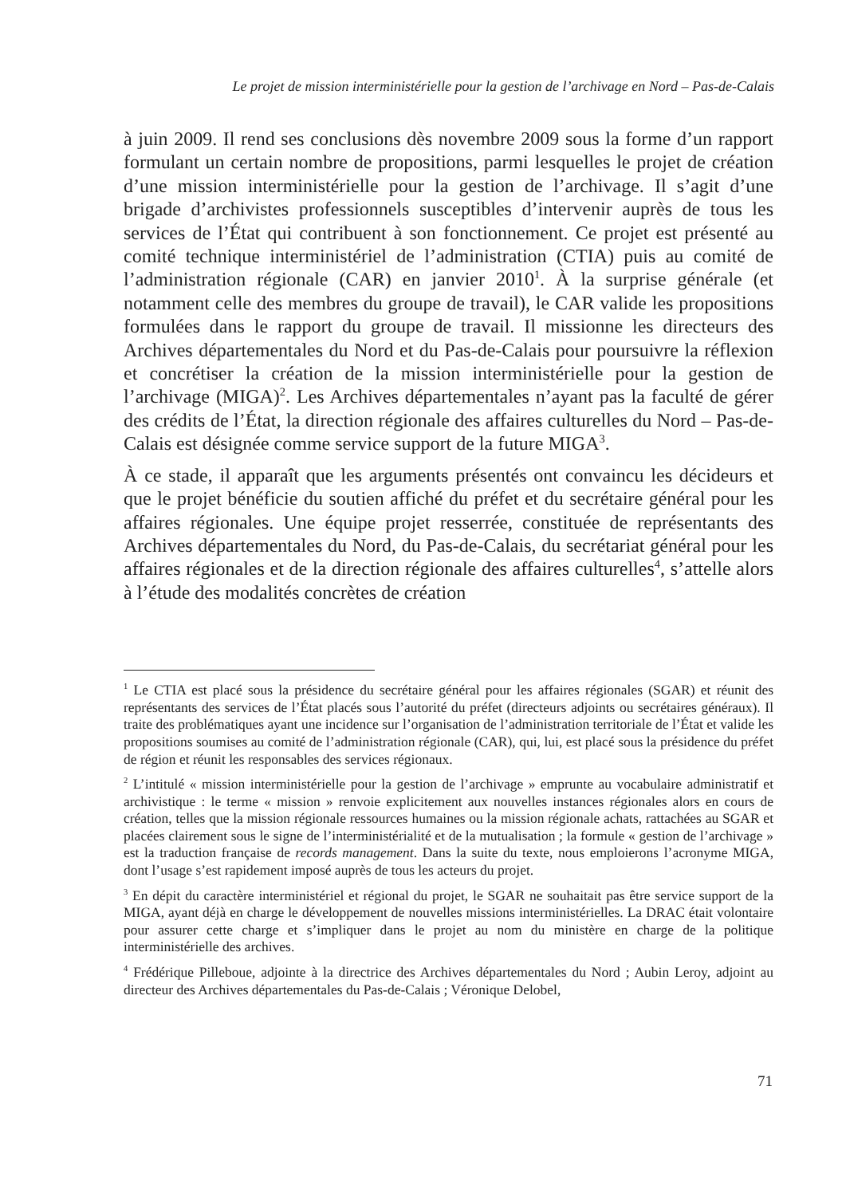Le projet de mission interministérielle pour la gestion de l’archivage en Nord – Pas-de-Calais
à juin 2009. Il rend ses conclusions dès novembre 2009 sous la forme d’un rapport formulant un certain nombre de propositions, parmi lesquelles le projet de création d’une mission interministérielle pour la gestion de l’archivage. Il s’agit d’une brigade d’archivistes professionnels susceptibles d’intervenir auprès de tous les services de l’État qui contribuent à son fonctionnement. Ce projet est présenté au comité technique interministériel de l’administration (CTIA) puis au comité de l’administration régionale (CAR) en janvier 2010<sup>1</sup>. À la surprise générale (et notamment celle des membres du groupe de travail), le CAR valide les propositions formulées dans le rapport du groupe de travail. Il missionne les directeurs des Archives départementales du Nord et du Pas-de-Calais pour poursuivre la réflexion et concrétiser la création de la mission interministérielle pour la gestion de l’archivage (MIGA)<sup>2</sup>. Les Archives départementales n’ayant pas la faculté de gérer des crédits de l’État, la direction régionale des affaires culturelles du Nord – Pas-de-Calais est désignée comme service support de la future MIGA<sup>3</sup>.
À ce stade, il apparaît que les arguments présentés ont convaincu les décideurs et que le projet bénéficie du soutien affiché du préfet et du secrétaire général pour les affaires régionales. Une équipe projet resserrée, constituée de représentants des Archives départementales du Nord, du Pas-de-Calais, du secrétariat général pour les affaires régionales et de la direction régionale des affaires culturelles<sup>4</sup>, s’attelle alors à l’étude des modalités concrètes de création
<sup>1</sup> Le CTIA est placé sous la présidence du secrétaire général pour les affaires régionales (SGAR) et réunit des représentants des services de l’État placés sous l’autorité du préfet (directeurs adjoints ou secrétaires généraux). Il traite des problématiques ayant une incidence sur l’organisation de l’administration territoriale de l’État et valide les propositions soumises au comité de l’administration régionale (CAR), qui, lui, est placé sous la présidence du préfet de région et réunit les responsables des services régionaux.
<sup>2</sup> L’intitulé « mission interministérielle pour la gestion de l’archivage » emprunte au vocabulaire administratif et archivistique : le terme « mission » renvoie explicitement aux nouvelles instances régionales alors en cours de création, telles que la mission régionale ressources humaines ou la mission régionale achats, rattachées au SGAR et placées clairement sous le signe de l’interministérialité et de la mutualisation ; la formule « gestion de l’archivage » est la traduction française de records management. Dans la suite du texte, nous emploierons l’acronyme MIGA, dont l’usage s’est rapidement imposé auprès de tous les acteurs du projet.
<sup>3</sup> En dépit du caractère interministériel et régional du projet, le SGAR ne souhaitait pas être service support de la MIGA, ayant déjà en charge le développement de nouvelles missions interministérielles. La DRAC était volontaire pour assurer cette charge et s’impliquer dans le projet au nom du ministère en charge de la politique interministérielle des archives.
<sup>4</sup> Frédérique Pilleboue, adjointe à la directrice des Archives départementales du Nord ; Aubin Leroy, adjoint au directeur des Archives départementales du Pas-de-Calais ; Véronique Delobel,
71